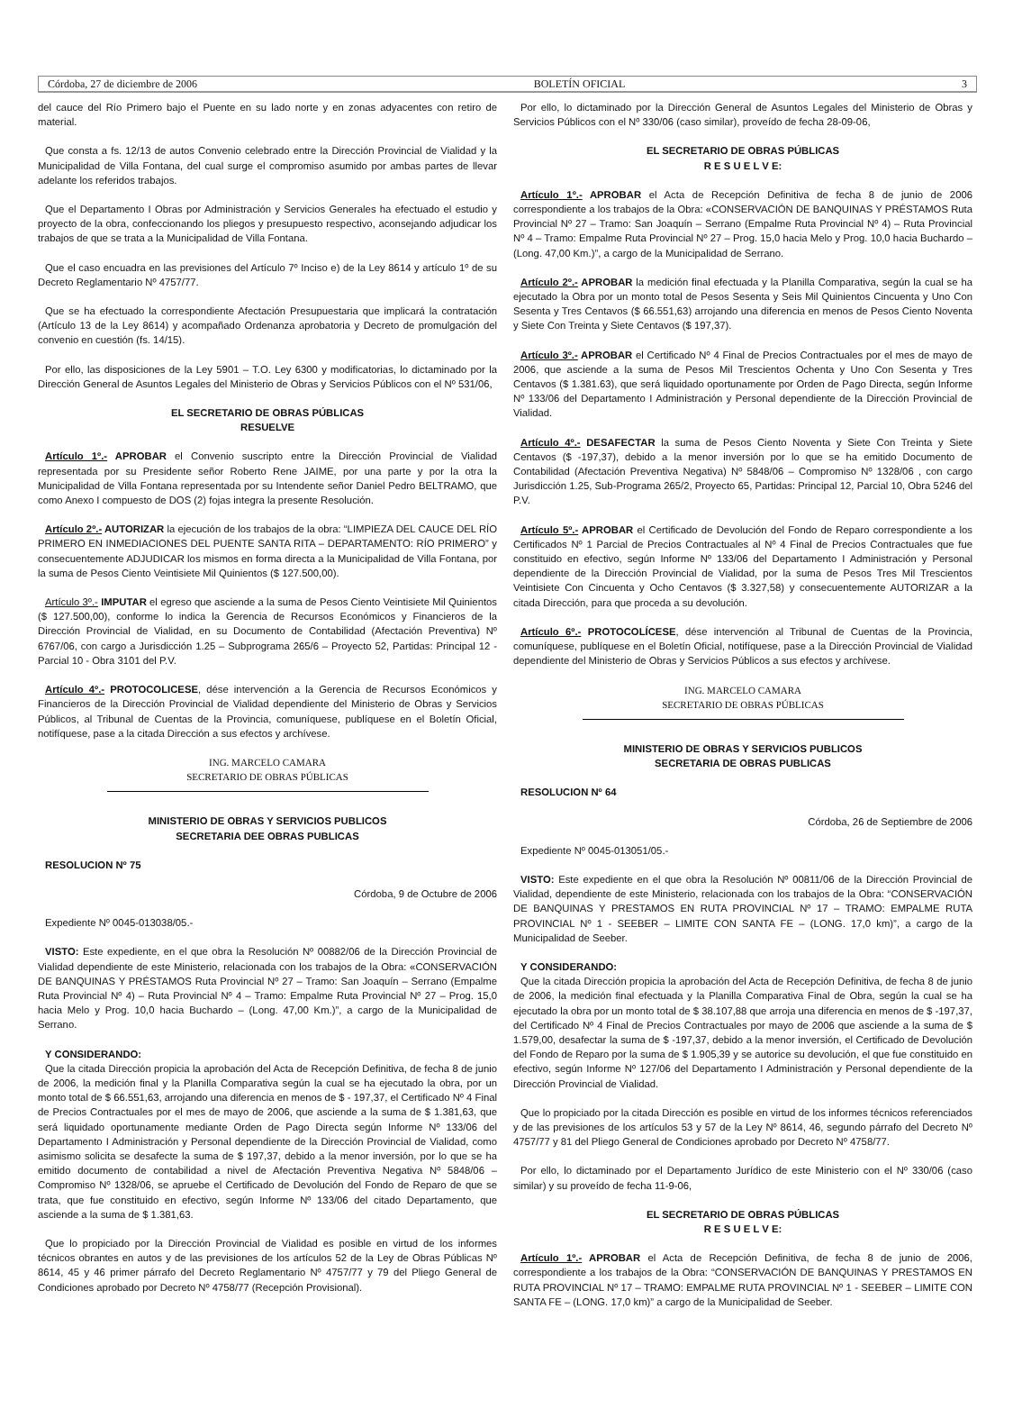Córdoba, 27 de diciembre de 2006 BOLETÍN OFICIAL 3
del cauce del Río Primero bajo el Puente en su lado norte y en zonas adyacentes con retiro de material.
Que consta a fs. 12/13 de autos Convenio celebrado entre la Dirección Provincial de Vialidad y la Municipalidad de Villa Fontana, del cual surge el compromiso asumido por ambas partes de llevar adelante los referidos trabajos.
Que el Departamento I Obras por Administración y Servicios Generales ha efectuado el estudio y proyecto de la obra, confeccionando los pliegos y presupuesto respectivo, aconsejando adjudicar los trabajos de que se trata a la Municipalidad de Villa Fontana.
Que el caso encuadra en las previsiones del Artículo 7º Inciso e) de la Ley 8614 y artículo 1º de su Decreto Reglamentario Nº 4757/77.
Que se ha efectuado la correspondiente Afectación Presupuestaria que implicará la contratación (Artículo 13 de la Ley 8614) y acompañado Ordenanza aprobatoria y Decreto de promulgación del convenio en cuestión (fs. 14/15).
Por ello, las disposiciones de la Ley 5901 – T.O. Ley 6300 y modificatorias, lo dictaminado por la Dirección General de Asuntos Legales del Ministerio de Obras y Servicios Públicos con el Nº 531/06,
EL SECRETARIO DE OBRAS PÚBLICAS
RESUELVE
Artículo 1º.- APROBAR el Convenio suscripto entre la Dirección Provincial de Vialidad representada por su Presidente señor Roberto Rene JAIME, por una parte y por la otra la Municipalidad de Villa Fontana representada por su Intendente señor Daniel Pedro BELTRAMO, que como Anexo I compuesto de DOS (2) fojas integra la presente Resolución.
Artículo 2º.- AUTORIZAR la ejecución de los trabajos de la obra: “LIMPIEZA DEL CAUCE DEL RÍO PRIMERO EN INMEDIACIONES DEL PUENTE SANTA RITA – DEPARTAMENTO: RÍO PRIMERO” y consecuentemente ADJUDICAR los mismos en forma directa a la Municipalidad de Villa Fontana, por la suma de Pesos Ciento Veintisiete Mil Quinientos ($ 127.500,00).
Artículo 3º.- IMPUTAR el egreso que asciende a la suma de Pesos Ciento Veintisiete Mil Quinientos ($ 127.500,00), conforme lo indica la Gerencia de Recursos Económicos y Financieros de la Dirección Provincial de Vialidad, en su Documento de Contabilidad (Afectación Preventiva) Nº 6767/06, con cargo a Jurisdicción 1.25 – Subprograma 265/6 – Proyecto 52, Partidas: Principal 12 - Parcial 10 - Obra 3101 del P.V.
Artículo 4º.- PROTOCOLICESE, dése intervención a la Gerencia de Recursos Económicos y Financieros de la Dirección Provincial de Vialidad dependiente del Ministerio de Obras y Servicios Públicos, al Tribunal de Cuentas de la Provincia, comuníquese, publíquese en el Boletín Oficial, notifíquese, pase a la citada Dirección a sus efectos y archívese.
ING. MARCELO CAMARA
SECRETARIO DE OBRAS PÚBLICAS
MINISTERIO DE OBRAS Y SERVICIOS PUBLICOS
SECRETARIA DEE OBRAS PUBLICAS
RESOLUCION Nº 75
Córdoba, 9 de Octubre de 2006
Expediente Nº 0045-013038/05.-
VISTO: Este expediente, en el que obra la Resolución Nº 00882/06 de la Dirección Provincial de Vialidad dependiente de este Ministerio, relacionada con los trabajos de la Obra: «CONSERVACIÓN DE BANQUINAS Y PRÉSTAMOS Ruta Provincial Nº 27 – Tramo: San Joaquín – Serrano (Empalme Ruta Provincial Nº 4) – Ruta Provincial Nº 4 – Tramo: Empalme Ruta Provincial Nº 27 – Prog. 15,0 hacia Melo y Prog. 10,0 hacia Buchardo – (Long. 47,00 Km.)”, a cargo de la Municipalidad de Serrano.
Y CONSIDERANDO:
Que la citada Dirección propicia la aprobación del Acta de Recepción Definitiva, de fecha 8 de junio de 2006, la medición final y la Planilla Comparativa según la cual se ha ejecutado la obra, por un monto total de $ 66.551,63, arrojando una diferencia en menos de $ - 197,37, el Certificado Nº 4 Final de Precios Contractuales por el mes de mayo de 2006, que asciende a la suma de $ 1.381,63, que será liquidado oportunamente mediante Orden de Pago Directa según Informe Nº 133/06 del Departamento I Administración y Personal dependiente de la Dirección Provincial de Vialidad, como asimismo solicita se desafecte la suma de $ 197,37, debido a la menor inversión, por lo que se ha emitido documento de contabilidad a nivel de Afectación Preventiva Negativa Nº 5848/06 – Compromiso Nº 1328/06, se apruebe el Certificado de Devolución del Fondo de Reparo de que se trata, que fue constituido en efectivo, según Informe Nº 133/06 del citado Departamento, que asciende a la suma de $ 1.381,63.
Que lo propiciado por la Dirección Provincial de Vialidad es posible en virtud de los informes técnicos obrantes en autos y de las previsiones de los artículos 52 de la Ley de Obras Públicas Nº 8614, 45 y 46 primer párrafo del Decreto Reglamentario Nº 4757/77 y 79 del Pliego General de Condiciones aprobado por Decreto Nº 4758/77 (Recepción Provisional).
Por ello, lo dictaminado por la Dirección General de Asuntos Legales del Ministerio de Obras y Servicios Públicos con el Nº 330/06 (caso similar), proveído de fecha 28-09-06,
EL SECRETARIO DE OBRAS PÚBLICAS
R E S U E L V E:
Artículo 1º.- APROBAR el Acta de Recepción Definitiva de fecha 8 de junio de 2006 correspondiente a los trabajos de la Obra: «CONSERVACIÓN DE BANQUINAS Y PRÉSTAMOS Ruta Provincial Nº 27 – Tramo: San Joaquín – Serrano (Empalme Ruta Provincial Nº 4) – Ruta Provincial Nº 4 – Tramo: Empalme Ruta Provincial Nº 27 – Prog. 15,0 hacia Melo y Prog. 10,0 hacia Buchardo – (Long. 47,00 Km.)”, a cargo de la Municipalidad de Serrano.
Artículo 2º.- APROBAR la medición final efectuada y la Planilla Comparativa, según la cual se ha ejecutado la Obra por un monto total de Pesos Sesenta y Seis Mil Quinientos Cincuenta y Uno Con Sesenta y Tres Centavos ($ 66.551,63) arrojando una diferencia en menos de Pesos Ciento Noventa y Siete Con Treinta y Siete Centavos ($ 197,37).
Artículo 3º.- APROBAR el Certificado Nº 4 Final de Precios Contractuales por el mes de mayo de 2006, que asciende a la suma de Pesos Mil Trescientos Ochenta y Uno Con Sesenta y Tres Centavos ($ 1.381.63), que será liquidado oportunamente por Orden de Pago Directa, según Informe Nº 133/06 del Departamento I Administración y Personal dependiente de la Dirección Provincial de Vialidad.
Artículo 4º.- DESAFECTAR la suma de Pesos Ciento Noventa y Siete Con Treinta y Siete Centavos ($ -197,37), debido a la menor inversión por lo que se ha emitido Documento de Contabilidad (Afectación Preventiva Negativa) Nº 5848/06 – Compromiso Nº 1328/06 , con cargo Jurisdicción 1.25, Sub-Programa 265/2, Proyecto 65, Partidas: Principal 12, Parcial 10, Obra 5246 del P.V.
Artículo 5º.- APROBAR el Certificado de Devolución del Fondo de Reparo correspondiente a los Certificados Nº 1 Parcial de Precios Contractuales al Nº 4 Final de Precios Contractuales que fue constituido en efectivo, según Informe Nº 133/06 del Departamento I Administración y Personal dependiente de la Dirección Provincial de Vialidad, por la suma de Pesos Tres Mil Trescientos Veintisiete Con Cincuenta y Ocho Centavos ($ 3.327,58) y consecuentemente AUTORIZAR a la citada Dirección, para que proceda a su devolución.
Artículo 6º.- PROTOCOLÍCESE, dése intervención al Tribunal de Cuentas de la Provincia, comuníquese, publíquese en el Boletín Oficial, notifíquese, pase a la Dirección Provincial de Vialidad dependiente del Ministerio de Obras y Servicios Públicos a sus efectos y archívese.
ING. MARCELO CAMARA
SECRETARIO DE OBRAS PÚBLICAS
MINISTERIO DE OBRAS Y SERVICIOS PUBLICOS
SECRETARIA DE OBRAS PUBLICAS
RESOLUCION Nº 64
Córdoba, 26 de Septiembre de 2006
Expediente Nº 0045-013051/05.-
VISTO: Este expediente en el que obra la Resolución Nº 00811/06 de la Dirección Provincial de Vialidad, dependiente de este Ministerio, relacionada con los trabajos de la Obra: “CONSERVACIÓN DE BANQUINAS Y PRESTAMOS EN RUTA PROVINCIAL Nº 17 – TRAMO: EMPALME RUTA PROVINCIAL Nº 1 - SEEBER – LIMITE CON SANTA FE – (LONG. 17,0 km)”, a cargo de la Municipalidad de Seeber.
Y CONSIDERANDO:
Que la citada Dirección propicia la aprobación del Acta de Recepción Definitiva, de fecha 8 de junio de 2006, la medición final efectuada y la Planilla Comparativa Final de Obra, según la cual se ha ejecutado la obra por un monto total de $ 38.107,88 que arroja una diferencia en menos de $ -197,37, del Certificado Nº 4 Final de Precios Contractuales por mayo de 2006 que asciende a la suma de $ 1.579,00, desafectar la suma de $ -197,37, debido a la menor inversión, el Certificado de Devolución del Fondo de Reparo por la suma de $ 1.905,39 y se autorice su devolución, el que fue constituido en efectivo, según Informe Nº 127/06 del Departamento I Administración y Personal dependiente de la Dirección Provincial de Vialidad.
Que lo propiciado por la citada Dirección es posible en virtud de los informes técnicos referenciados y de las previsiones de los artículos 53 y 57 de la Ley Nº 8614, 46, segundo párrafo del Decreto Nº 4757/77 y 81 del Pliego General de Condiciones aprobado por Decreto Nº 4758/77.
Por ello, lo dictaminado por el Departamento Jurídico de este Ministerio con el Nº 330/06 (caso similar) y su proveído de fecha 11-9-06,
EL SECRETARIO DE OBRAS PÚBLICAS
R E S U E L V E:
Artículo 1º.- APROBAR el Acta de Recepción Definitiva, de fecha 8 de junio de 2006, correspondiente a los trabajos de la Obra: “CONSERVACIÓN DE BANQUINAS Y PRESTAMOS EN RUTA PROVINCIAL Nº 17 – TRAMO: EMPALME RUTA PROVINCIAL Nº 1 - SEEBER – LIMITE CON SANTA FE – (LONG. 17,0 km)” a cargo de la Municipalidad de Seeber.